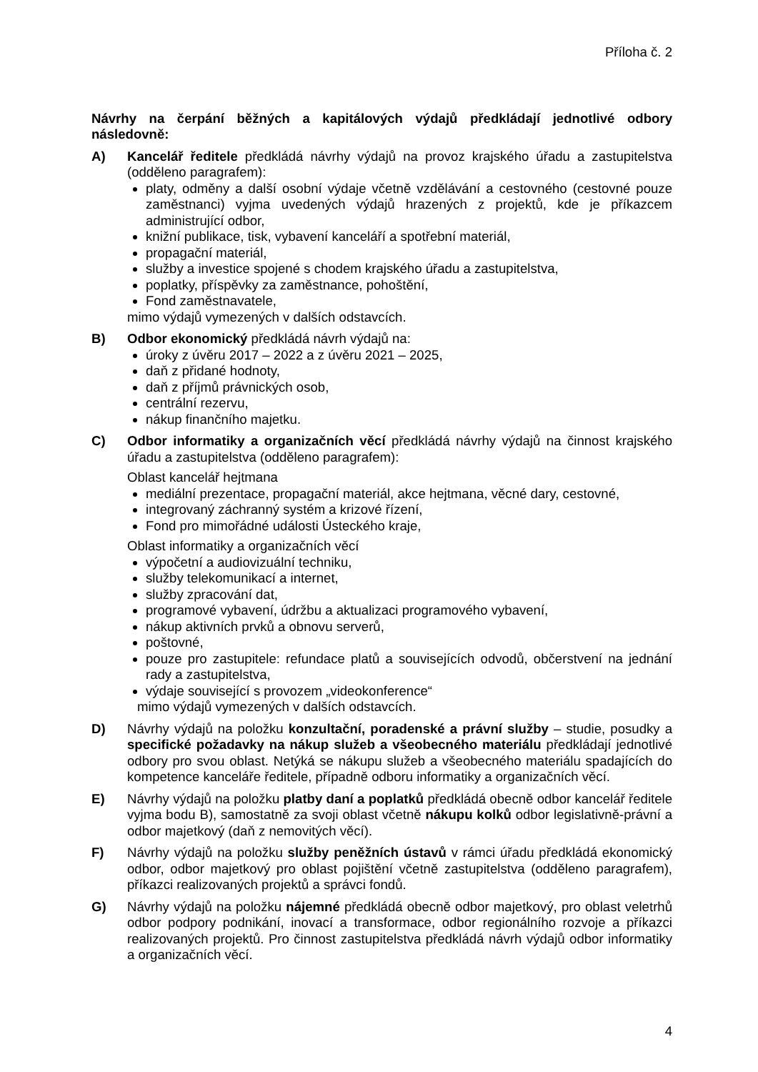Příloha č. 2
Návrhy na čerpání běžných a kapitálových výdajů předkládají jednotlivé odbory následovně:
A) Kancelář ředitele předkládá návrhy výdajů na provoz krajského úřadu a zastupitelstva (odděleno paragrafem):
platy, odměny a další osobní výdaje včetně vzdělávání a cestovného (cestovné pouze zaměstnanci) vyjma uvedených výdajů hrazených z projektů, kde je příkazcem administrující odbor,
knižní publikace, tisk, vybavení kanceláří a spotřební materiál,
propagační materiál,
služby a investice spojené s chodem krajského úřadu a zastupitelstva,
poplatky, příspěvky za zaměstnance, pohoštění,
Fond zaměstnavatele,
mimo výdajů vymezených v dalších odstavcích.
B) Odbor ekonomický předkládá návrh výdajů na:
úroky z úvěru 2017 – 2022 a z úvěru 2021 – 2025,
daň z přidané hodnoty,
daň z příjmů právnických osob,
centrální rezervu,
nákup finančního majetku.
C) Odbor informatiky a organizačních věcí předkládá návrhy výdajů na činnost krajského úřadu a zastupitelstva (odděleno paragrafem):
Oblast kancelář hejtmana
mediální prezentace, propagační materiál, akce hejtmana, věcné dary, cestovné,
integrovaný záchranný systém a krizové řízení,
Fond pro mimořádné události Ústeckého kraje,
Oblast informatiky a organizačních věcí
výpočetní a audiovizuální techniku,
služby telekomunikací a internet,
služby zpracování dat,
programové vybavení, údržbu a aktualizaci programového vybavení,
nákup aktivních prvků a obnovu serverů,
poštovné,
pouze pro zastupitele: refundace platů a souvisejících odvodů, občerstvení na jednání rady a zastupitelstva,
výdaje související s provozem „videokonference“
mimo výdajů vymezených v dalších odstavcích.
D) Návrhy výdajů na položku konzultační, poradenské a právní služby – studie, posudky a specifické požadavky na nákup služeb a všeobecného materiálu předkládají jednotlivé odbory pro svou oblast. Netýká se nákupu služeb a všeobecného materiálu spadajících do kompetence kanceláře ředitele, případně odboru informatiky a organizačních věcí.
E) Návrhy výdajů na položku platby daní a poplatků předkládá obecně odbor kancelář ředitele vyjma bodu B), samostatně za svoji oblast včetně nákupu kolků odbor legislativně-právní a odbor majetkový (daň z nemovitých věcí).
F) Návrhy výdajů na položku služby peněžních ústavů v rámci úřadu předkládá ekonomický odbor, odbor majetkový pro oblast pojištění včetně zastupitelstva (odděleno paragrafem), příkazci realizovaných projektů a správci fondů.
G) Návrhy výdajů na položku nájemné předkládá obecně odbor majetkový, pro oblast veletrhů odbor podpory podnikání, inovací a transformace, odbor regionálního rozvoje a příkazci realizovaných projektů. Pro činnost zastupitelstva předkládá návrh výdajů odbor informatiky a organizačních věcí.
4